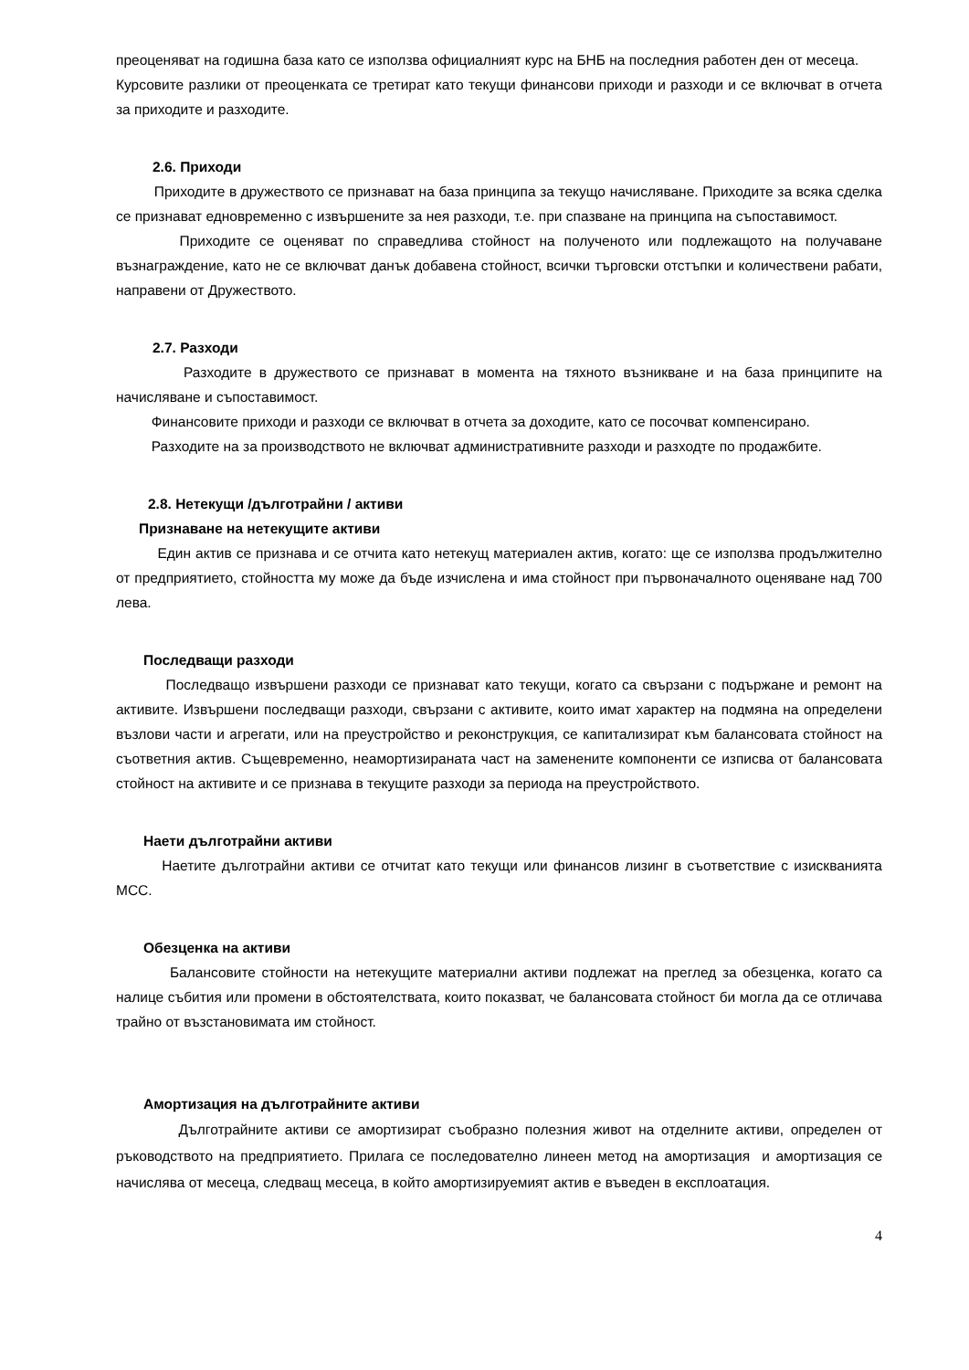преоценяват на годишна база като се използва официалният курс на БНБ на последния работен ден от месеца.
Курсовите разлики от преоценката се третират като текущи финансови приходи и разходи и се включват в отчета за приходите и разходите.
2.6. Приходи
Приходите в дружеството се признават на база принципа за текущо начисляване. Приходите за всяка сделка се признават едновременно с извършените за нея разходи, т.е. при спазване на принципа на съпоставимост.
Приходите се оценяват по справедлива стойност на полученото или подлежащото на получаване възнаграждение, като не се включват данък добавена стойност, всички търговски отстъпки и количествени рабати, направени от Дружеството.
2.7. Разходи
Разходите в дружеството се признават в момента на тяхното възникване и на база принципите на начисляване и съпоставимост.
Финансовите приходи и разходи се включват в отчета за доходите, като се посочват компенсирано.
Разходите на за производството не включват административните разходи и разходте по продажбите.
2.8. Нетекущи /дълготрайни / активи
Признаване на нетекущите активи
Един актив се признава и се отчита като нетекущ материален актив, когато: ще се използва продължително от предприятието, стойността му може да бъде изчислена и има стойност при първоначалното оценяване над 700 лева.
Последващи разходи
Последващо извършени разходи се признават като текущи, когато са свързани с подържане и ремонт на активите. Извършени последващи разходи, свързани с активите, които имат характер на подмяна на определени възлови части и агрегати, или на преустройство и реконструкция, се капитализират към балансовата стойност на съответния актив. Същевременно, неамортизираната част на заменените компоненти се изписва от балансовата стойност на активите и се признава в текущите разходи за периода на преустройството.
Наети дълготрайни активи
Наетите дълготрайни активи се отчитат като текущи или финансов лизинг в съответствие с изискванията МСС.
Обезценка на активи
Балансовите стойности на нетекущите материални активи подлежат на преглед за обезценка, когато са налице събития или промени в обстоятелствата, които показват, че балансовата стойност би могла да се отличава трайно от възстановимата им стойност.
Амортизация на дълготрайните активи
Дълготрайните активи се амортизират съобразно полезния живот на отделните активи, определен от ръководството на предприятието. Прилага се последователно линеен метод на амортизация и амортизация се начислява от месеца, следващ месеца, в който амортизируемият актив е въведен в експлоатация.
4